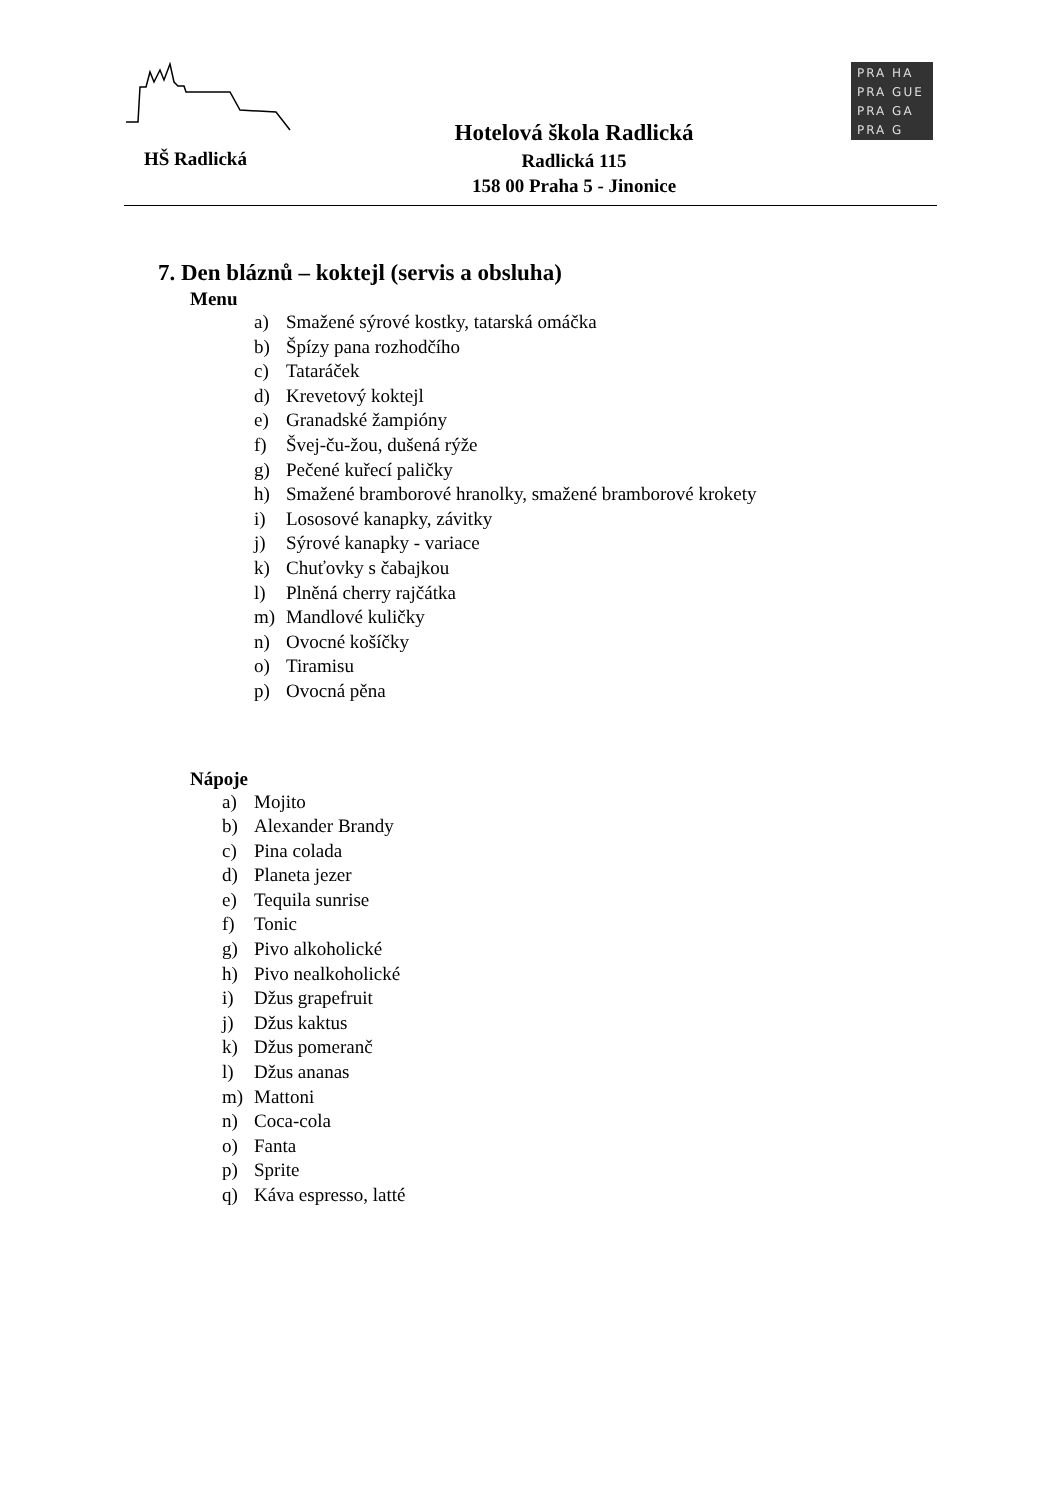HŠ Radlická
Hotelová škola Radlická
Radlická 115
158 00 Praha 5 - Jinonice
PRA HA
PRA GUE
PRA GA
PRA G
7. Den bláznů – koktejl (servis a obsluha)
Menu
a) Smažené sýrové kostky, tatarská omáčka
b) Špízy pana rozhodčího
c) Tataráček
d) Krevetový koktejl
e) Granadské žampióny
f) Švej-ču-žou, dušená rýže
g) Pečené kuřecí paličky
h) Smažené bramborové hranolky, smažené bramborové krokety
i) Lososové kanapky, závitky
j) Sýrové kanapky - variace
k) Chuťovky s čabajkou
l) Plněná cherry rajčátka
m) Mandlové kuličky
n) Ovocné košíčky
o) Tiramisu
p) Ovocná pěna
Nápoje
a) Mojito
b) Alexander Brandy
c) Pina colada
d) Planeta jezer
e) Tequila sunrise
f) Tonic
g) Pivo alkoholické
h) Pivo nealkoholické
i) Džus grapefruit
j) Džus kaktus
k) Džus pomeranč
l) Džus ananas
m) Mattoni
n) Coca-cola
o) Fanta
p) Sprite
q) Káva espresso, latté